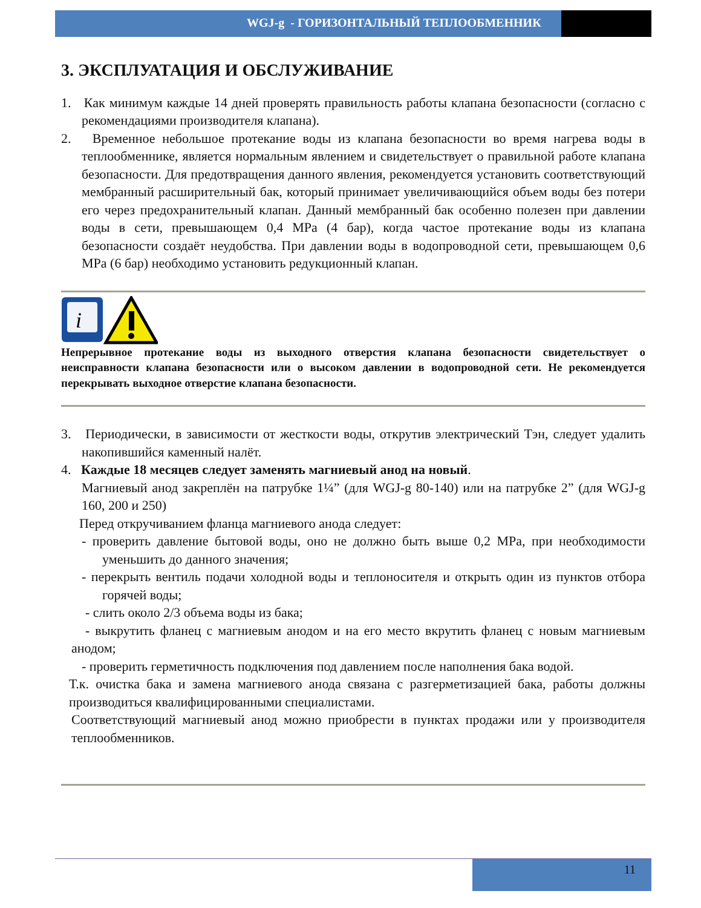WGJ-g - ГОРИЗОНТАЛЬНЫЙ ТЕПЛООБМЕННИК
3. ЭКСПЛУАТАЦИЯ И ОБСЛУЖИВАНИЕ
1. Как минимум каждые 14 дней проверять правильность работы клапана безопасности (согласно с рекомендациями производителя клапана).
2. Временное небольшое протекание воды из клапана безопасности во время нагрева воды в теплообменнике, является нормальным явлением и свидетельствует о правильной работе клапана безопасности. Для предотвращения данного явления, рекомендуется установить соответствующий мембранный расширительный бак, который принимает увеличивающийся объем воды без потери его через предохранительный клапан. Данный мембранный бак особенно полезен при давлении воды в сети, превышающем 0,4 MPa (4 бар), когда частое протекание воды из клапана безопасности создаёт неудобства. При давлении воды в водопроводной сети, превышающем 0,6 MPa (6 бар) необходимо установить редукционный клапан.
i
Непрерывное протекание воды из выходного отверстия клапана безопасности свидетельствует о неисправности клапана безопасности или о высоком давлении в водопроводной сети. Не рекомендуется перекрывать выходное отверстие клапана безопасности.
3. Периодически, в зависимости от жесткости воды, открутив электрический Тэн, следует удалить накопившийся каменный налёт.
4. Каждые 18 месяцев следует заменять магниевый анод на новый.
Магниевый анод закреплён на патрубке 1¼” (для WGJ-g 80-140) или на патрубке 2” (для WGJ-g 160, 200 и 250)
Перед откручиванием фланца магниевого анода следует:
- проверить давление бытовой воды, оно не должно быть выше 0,2 MPa, при необходимости уменьшить до данного значения;
- перекрыть вентиль подачи холодной воды и теплоносителя и открыть один из пунктов отбора горячей воды;
- слить около 2/3 объема воды из бака;
- выкрутить фланец с магниевым анодом и на его место вкрутить фланец с новым магниевым анодом;
- проверить герметичность подключения под давлением после наполнения бака водой.
Т.к. очистка бака и замена магниевого анода связана с разгерметизацией бака, работы должны производиться квалифицированными специалистами.
Соответствующий магниевый анод можно приобрести в пунктах продажи или у производителя теплообменников.
11